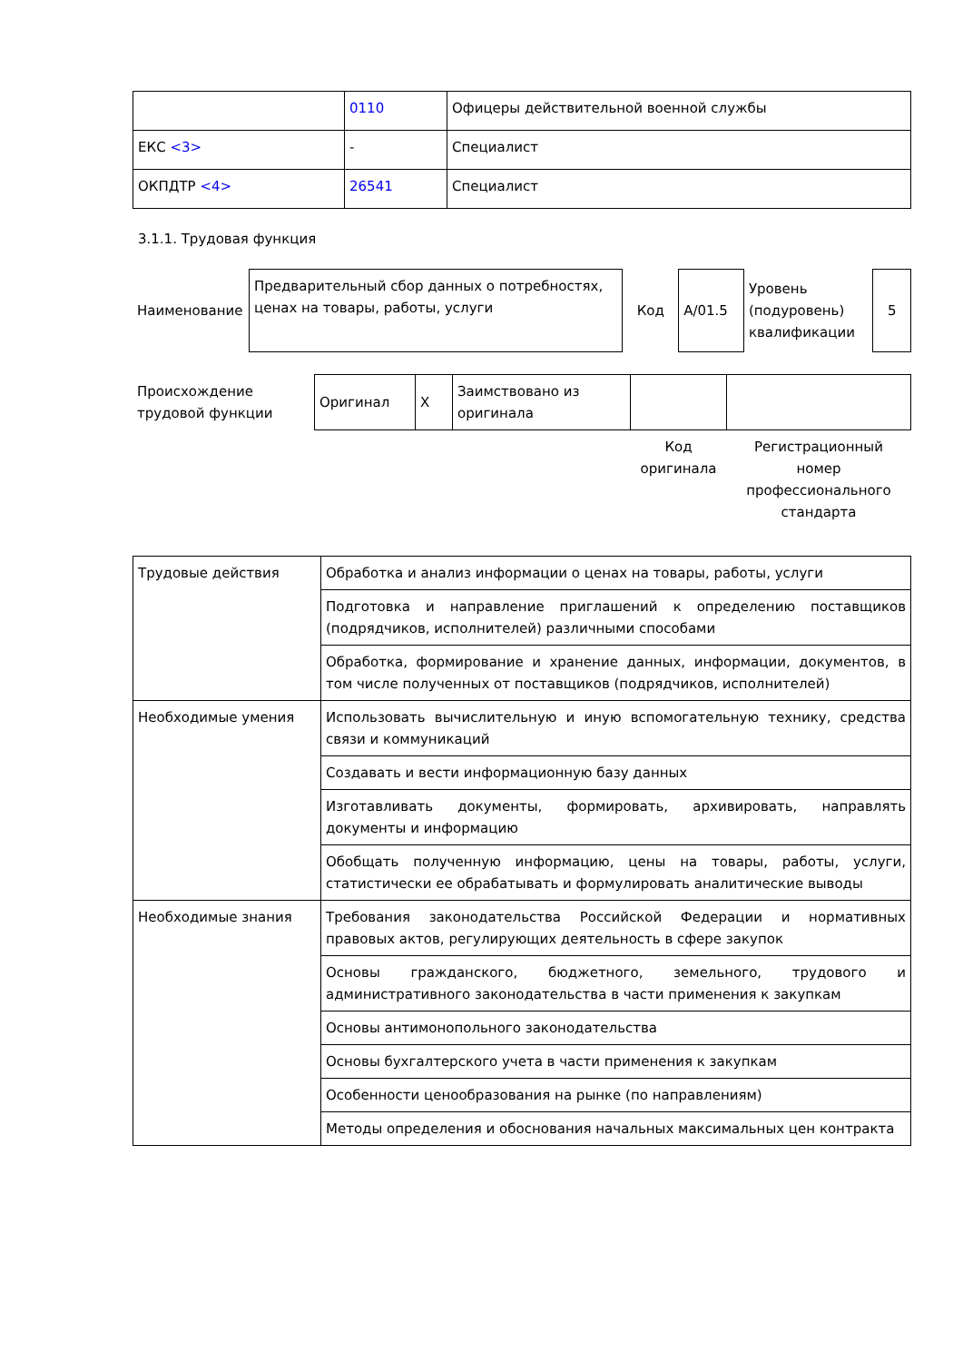| | 0110 | Офицеры действительной военной службы |
| ЕКС <3> | - | Специалист |
| ОКПДТР <4> | 26541 | Специалист |
3.1.1. Трудовая функция
| Наименование | Предварительный сбор данных о потребностях, ценах на товары, работы, услуги | Код | A/01.5 | Уровень (подуровень) квалификации | 5 |
| Происхождение трудовой функции | Оригинал | X | Заимствовано из оригинала | | |
| | | | | Код оригинала | Регистрационный номер профессионального стандарта |
| Трудовые действия | Обработка и анализ информации о ценах на товары, работы, услуги |
| | Подготовка и направление приглашений к определению поставщиков (подрядчиков, исполнителей) различными способами |
| | Обработка, формирование и хранение данных, информации, документов, в том числе полученных от поставщиков (подрядчиков, исполнителей) |
| Необходимые умения | Использовать вычислительную и иную вспомогательную технику, средства связи и коммуникаций |
| | Создавать и вести информационную базу данных |
| | Изготавливать документы, формировать, архивировать, направлять документы и информацию |
| | Обобщать полученную информацию, цены на товары, работы, услуги, статистически ее обрабатывать и формулировать аналитические выводы |
| Необходимые знания | Требования законодательства Российской Федерации и нормативных правовых актов, регулирующих деятельность в сфере закупок |
| | Основы гражданского, бюджетного, земельного, трудового и административного законодательства в части применения к закупкам |
| | Основы антимонопольного законодательства |
| | Основы бухгалтерского учета в части применения к закупкам |
| | Особенности ценообразования на рынке (по направлениям) |
| | Методы определения и обоснования начальных максимальных цен контракта |